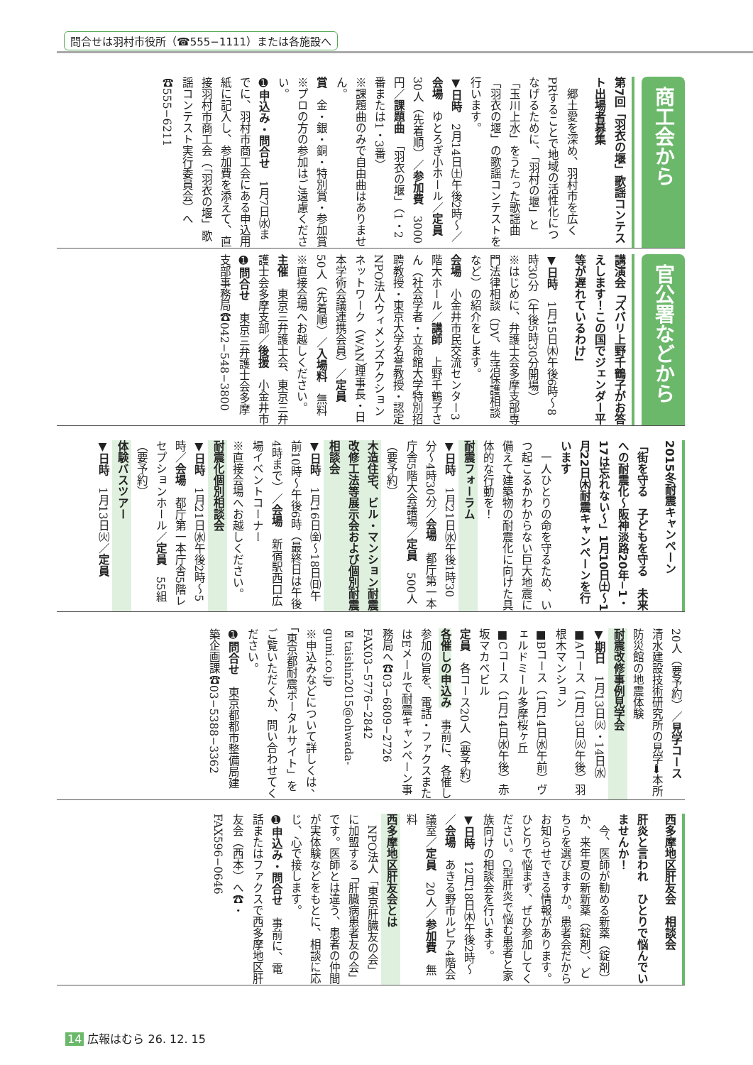問合せは羽村市役所（☎555−1111）または各施設へ
商工会から
第7回「羽衣の堰」歌謡コンテスト出場者募集
　郷土愛を深め、羽村市を広くPRすることで地域の活性化につなげるために、「羽村の堰」と「玉川上水」をうたった歌謡曲「羽衣の堰」の歌謡コンテストを行います。
▼日時　2月14日㈯午後2時〜／会場　ゆとろぎ小ホール／定員　30人（先着順）／参加費　3000円／課題曲　「羽衣の堰」（1・2番または1・3番）
※課題曲のみで自由曲はありません。
賞　金・銀・銅・特別賞・参加賞
※プロの方の参加はご遠慮ください。
➊申込み・問合せ　1月7日㈬までに、羽村市商工会にある申込用紙に記入し、参加費を添えて、直接羽村市商工会（「羽衣の堰」歌謡コンテスト実行委員会）へ☎555−6211
官公署などから
講演会「ズバリ上野千鶴子がお答えします！この国でジェンダー平等が遅れているわけ」
▼日時　1月15日㈭午後6時〜8時30分（午後5時30分開場）
※はじめに、弁護士会多摩支部専門法律相談（DV、生活保護相談など）の紹介をします。
会場　小金井市民交流センター3階大ホール／講師　上野千鶴子さん（社会学者・立命館大学特別招聘教授・東京大学名誉教授・認定NPO法人ウィメンズアクションネットワーク（WAN）理事長・日本学術会議連携会員）／定員　50人（先着順）／入場料　無料
※直接会場へお越しください。
主催　東京三弁護士会、東京三弁護士会多摩支部／後援　小金井市
➊問合せ　東京三弁護士会多摩支部事務局☎042−548−3800
2015冬耐震キャンペーン
「街を守る　子どもを守る　未来への耐震化〜阪神淡路20年−1・17は忘れない〜」1月10日㈯〜1月22日㈭耐震キャンペーンを行います
　一人ひとりの命を守るため、いつ起こるかわからない巨大地震に備えて建築物の耐震化に向けた具体的な行動を！
耐震フォーラム
▼日時　1月21日㈬午後1時30分〜4時30分／会場　都庁第一本庁舎5階大会議場／定員　500人（要予約）
木造住宅、ビル・マンション耐震改修工法等展示会および個別耐震相談会
▼日時　1月16日㈮〜18日㈰午前10時〜午後6時（最終日は午後4時まで）／会場　新宿駅西口広場イベントコーナー
※直接会場へお越しください。
耐震化個別相談会
▼日時　1月21日㈬午後2時〜5時／会場　都庁第一本庁舎5階レセプションホール／定員　55組（要予約）
体験バスツアー
▼日時　1月13日㈫／定員
20人（要予約）／見学コース　清水建設技術研究所の見学➡本所防災館の地震体験
耐震改修事例見学会
▼期日　1月13日㈫・14日㈬
■Aコース（1月13日㈫午後）羽根木マンション
■Bコース（1月14日㈬午前）ヴェルドミール多摩桜ヶ丘
■Cコース（1月14日㈬午後）赤坂マカベビル
定員　各コース20人（要予約）
各催しの申込み　事前に、各催し参加の旨を、電話・ファクスまたはEメールで耐震キャンペーン事務局へ☎03−6809−2726 FAX03−5776−2842
✉taishin2015@ohwada-gumi.co.jp
※申込みなどについて詳しくは、「東京都耐震ポータルサイト」をご覧いただくか、問い合わせてください。
➊問合せ　東京都都市整備局建築企画課☎03−5388−3362
西多摩地区肝友会　相談会
肝炎と言われ　ひとりで悩んでいませんか！
　今、医師が勧める新薬（錠剤）か、来年夏の新新薬（錠剤）、どちらを選びますか。患者会だからお知らせできる情報があります。ひとりで悩まず、ぜひ参加してください。C型肝炎で悩む患者と家族向けの相談会を行います。
▼日時　12月18日㈭午後2時〜／会場　あきる野市ルピア4階会議室／定員　20人／参加費　無料
西多摩地区肝友会とは
　NPO法人「東京肝臓友の会」に加盟する「肝臓病患者友の会」です。医師とは違う、患者の仲間が実体験などをもとに、相談に応じ、心で接します。
➊申込み・問合せ　事前に、電話またはファクスで西多摩地区肝友会（西本）へ☎・FAX596−0646
14 広報はむら 26. 12. 15